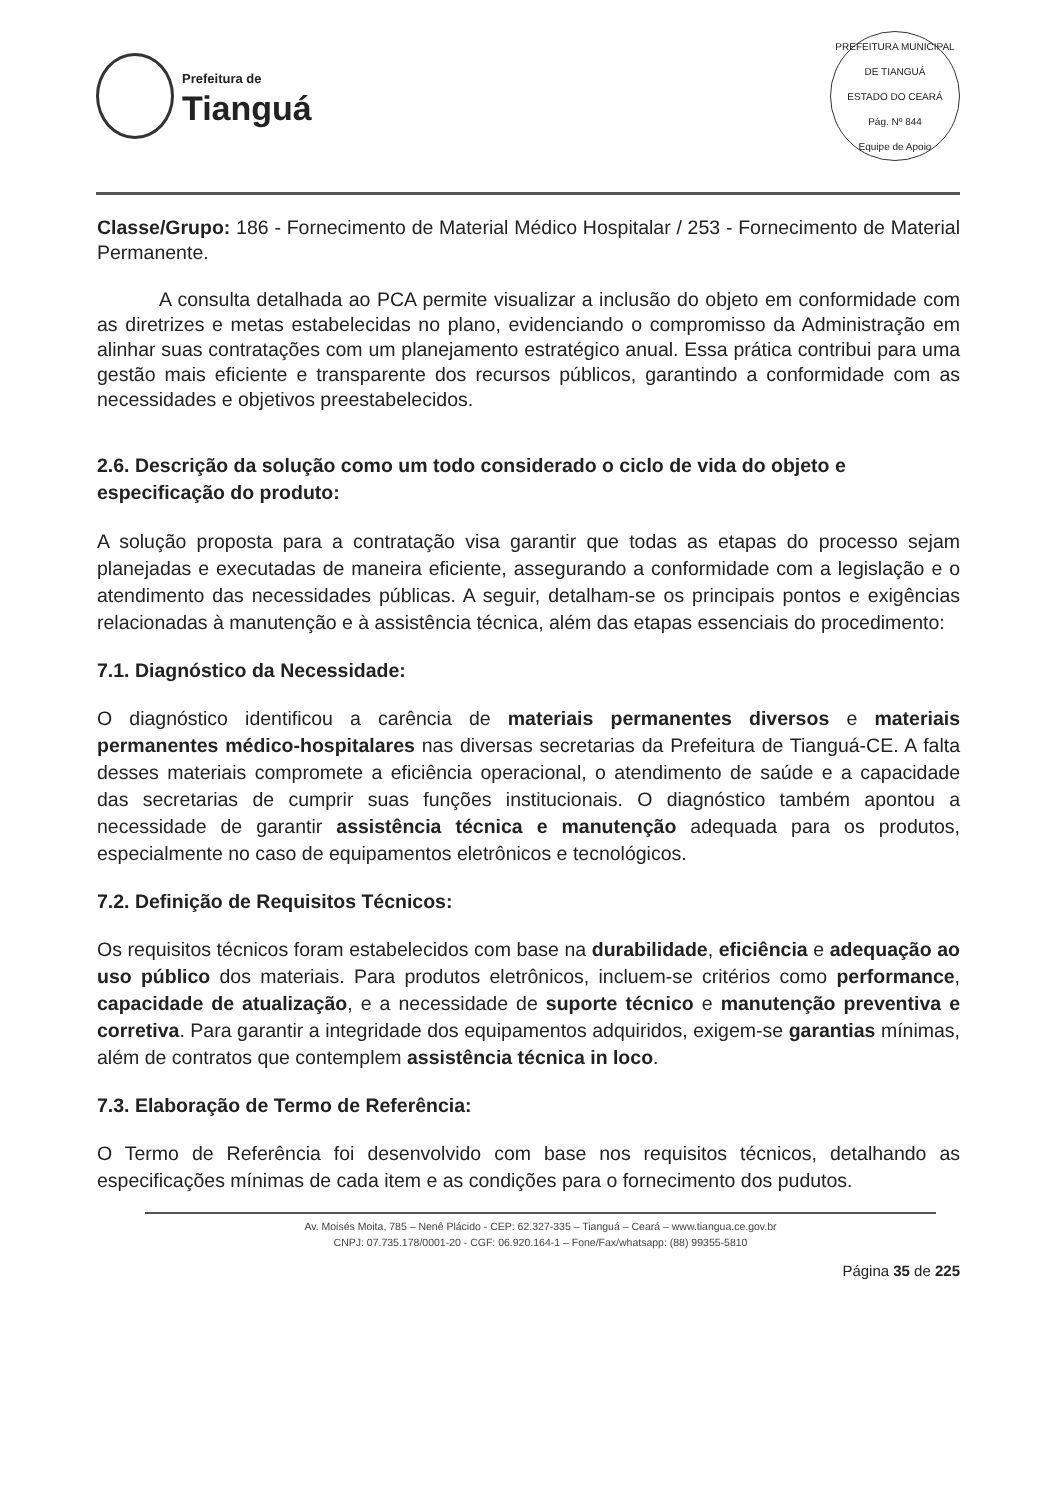Prefeitura de
Tianguá
PREFEITURA MUNICIPAL DE TIANGUÁ
ESTADO DO CEARÁ
Pág. Nº 844
Equipe de Apoio
Classe/Grupo: 186 - Fornecimento de Material Médico Hospitalar / 253 - Fornecimento de Material Permanente.
A consulta detalhada ao PCA permite visualizar a inclusão do objeto em conformidade com as diretrizes e metas estabelecidas no plano, evidenciando o compromisso da Administração em alinhar suas contratações com um planejamento estratégico anual. Essa prática contribui para uma gestão mais eficiente e transparente dos recursos públicos, garantindo a conformidade com as necessidades e objetivos preestabelecidos.
2.6. Descrição da solução como um todo considerado o ciclo de vida do objeto e especificação do produto:
A solução proposta para a contratação visa garantir que todas as etapas do processo sejam planejadas e executadas de maneira eficiente, assegurando a conformidade com a legislação e o atendimento das necessidades públicas. A seguir, detalham-se os principais pontos e exigências relacionadas à manutenção e à assistência técnica, além das etapas essenciais do procedimento:
7.1. Diagnóstico da Necessidade:
O diagnóstico identificou a carência de materiais permanentes diversos e materiais permanentes médico-hospitalares nas diversas secretarias da Prefeitura de Tianguá-CE. A falta desses materiais compromete a eficiência operacional, o atendimento de saúde e a capacidade das secretarias de cumprir suas funções institucionais. O diagnóstico também apontou a necessidade de garantir assistência técnica e manutenção adequada para os produtos, especialmente no caso de equipamentos eletrônicos e tecnológicos.
7.2. Definição de Requisitos Técnicos:
Os requisitos técnicos foram estabelecidos com base na durabilidade, eficiência e adequação ao uso público dos materiais. Para produtos eletrônicos, incluem-se critérios como performance, capacidade de atualização, e a necessidade de suporte técnico e manutenção preventiva e corretiva. Para garantir a integridade dos equipamentos adquiridos, exigem-se garantias mínimas, além de contratos que contemplem assistência técnica in loco.
7.3. Elaboração de Termo de Referência:
O Termo de Referência foi desenvolvido com base nos requisitos técnicos, detalhando as especificações mínimas de cada item e as condições para o fornecimento dos pudutos.
Av. Moisés Moita, 785 – Nenê Plácido - CEP: 62.327-335 – Tianguá – Ceará – www.tiangua.ce.gov.br
CNPJ: 07.735.178/0001-20 - CGF: 06.920.164-1 – Fone/Fax/whatsapp: (88) 99355-5810
Página 35 de 225